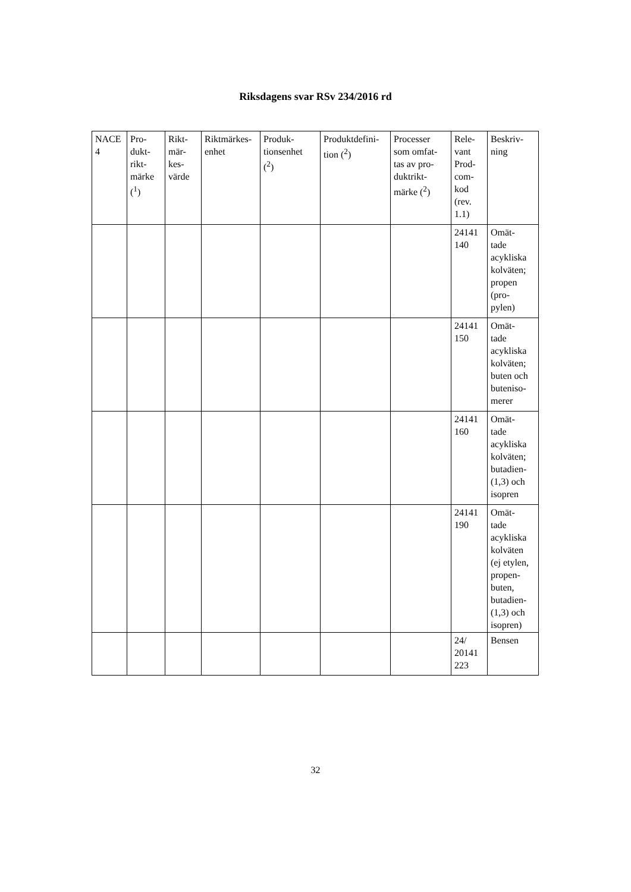Riksdagens svar RSv 234/2016 rd
| NACE 4 | Pro- dukt- rikt- märke (<sup>1</sup>) | Rikt- mär- kes- värde | Riktmärkes- enhet | Produk- tionsenhet (<sup>2</sup>) | Produktdefini- tion (<sup>2</sup>) | Processer som omfat- tas av pro- duktrikt- märke (<sup>2</sup>) | Rele- vant Prod- com- kod (rev. 1.1) | Beskriv- ning |
| --- | --- | --- | --- | --- | --- | --- | --- | --- |
| | | | | | | | 24141 140 | Omät- tade acykliska kolväten; propen (pro- pylen) |
| | | | | | | | 24141 150 | Omät- tade acykliska kolväten; buten och buteniso- merer |
| | | | | | | | 24141 160 | Omät- tade acykliska kolväten; butadien- (1,3) och isopren |
| | | | | | | | 24141 190 | Omät- tade acykliska kolväten (ej etylen, propen- buten, butadien- (1,3) och isopren) |
| | | | | | | | 24/ 20141 223 | Bensen |
32